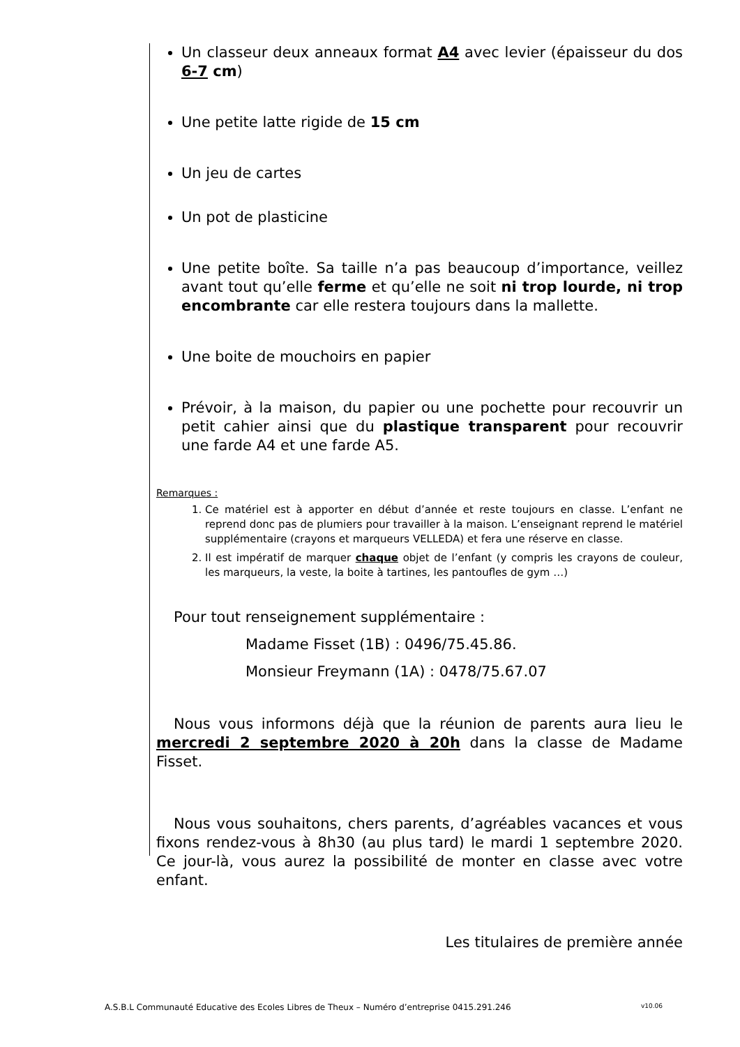Un classeur deux anneaux format A4 avec levier (épaisseur du dos 6-7 cm)
Une petite latte rigide de 15 cm
Un jeu de cartes
Un pot de plasticine
Une petite boîte. Sa taille n’a pas beaucoup d’importance, veillez avant tout qu’elle ferme et qu’elle ne soit ni trop lourde, ni trop encombrante car elle restera toujours dans la mallette.
Une boite de mouchoirs en papier
Prévoir, à la maison, du papier ou une pochette pour recouvrir un petit cahier ainsi que du plastique transparent pour recouvrir une farde A4 et une farde A5.
Remarques :
1. Ce matériel est à apporter en début d’année et reste toujours en classe. L’enfant ne reprend donc pas de plumiers pour travailler à la maison. L’enseignant reprend le matériel supplémentaire (crayons et marqueurs VELLEDA) et fera une réserve en classe.
2. Il est impératif de marquer chaque objet de l’enfant (y compris les crayons de couleur, les marqueurs, la veste, la boite à tartines, les pantoufles de gym …)
Pour tout renseignement supplémentaire :
Madame Fisset (1B) : 0496/75.45.86.
Monsieur Freymann (1A) : 0478/75.67.07
Nous vous informons déjà que la réunion de parents aura lieu le mercredi 2 septembre 2020 à 20h dans la classe de Madame Fisset.
Nous vous souhaitons, chers parents, d’agréables vacances et vous fixons rendez-vous à 8h30 (au plus tard) le mardi 1 septembre 2020. Ce jour-là, vous aurez la possibilité de monter en classe avec votre enfant.
Les titulaires de première année
A.S.B.L Communauté Educative des Ecoles Libres de Theux – Numéro d’entreprise 0415.291.246 v10.06